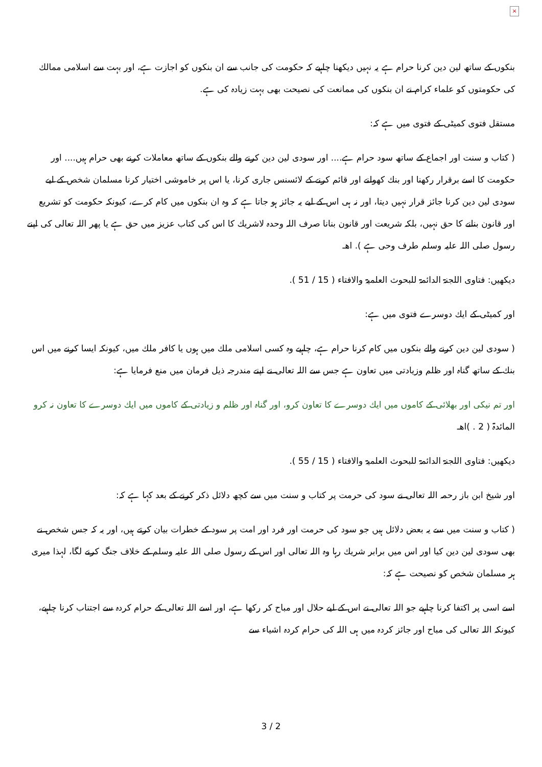×
بنكوں كے ساتھ لین دین كرنا حرام ہے یہ نہیں دیكھنا چاہیے كہ حكومت كی جانب سے ان بنكوں كو اجازت ہے، اور بہت سے اسلامی ممالك كی حكومتوں كو علماء كرام نے ان بنكوں كی ممانعت كی نصیحت بھی بہت زیادہ كی ہے.
مستقل فتوی كمیٹی كے فتوی میں ہے كہ:
( كتاب و سنت اور اجماع كے ساتھ سود حرام ہے.... اور سودی لین دین كرنے والے بنكوں كے ساتھ معاملات كرنے بھی حرام ہیں.... اور حكومت كا اسے برقرار ركھنا اور بنك كھولنے اور قائم كرنے كے لائسنس جاری كرنا، یا اس پر خاموشی اختیار كرنا مسلمان شخص كے لیے سودی لین دین كرنا جائز قرار نہیں دیتا، اور نہ ہی اس كے لیے یہ جائز ہو جاتا ہے كہ وہ ان بنكوں میں كام كرے، كیونكہ حكومت كو تشریع اور قانون بنانے كا حق نہیں، بلكہ شریعت اور قانون بنانا صرف اللہ وحدہ لاشریك كا اس كی كتاب عزیز میں حق ہے یا پھر اللہ تعالی كی اپنے رسول صلی اللہ علیہ وسلم طرف وحی ہے ). اھـ
دیكھیں: فتاوی اللجنۃ الدائمۃ للبحوث العلمیۃ والافتاء ( 15 / 51 ).
اور كمیٹی كے ایك دوسرے فتوی میں ہے:
( سودی لین دین كرنے والے بنكوں میں كام كرنا حرام ہے، چاہیے وہ كسی اسلامی ملك میں ہوں یا كافر ملك میں، كیونكہ ایسا كرنے میں اس بنك كے ساتھ گناہ اور ظلم وزیادتی میں تعاون ہے جس سے اللہ تعالی نے اپنے مندرجہ ذیل فرمان میں منع فرمایا ہے:
اور تم نیكی اور بھلائی كے كاموں میں ایك دوسرے كا تعاون كرو، اور گناہ اور ظلم و زیادتی كے كاموں میں ایك دوسرے كا تعاون نہ كرو المائدۃ ( 2 . )اھـ
دیكھیں: فتاوی اللجنۃ الدائمۃ للبحوث العلمیۃ والافتاء ( 15 / 55 ).
اور شیخ ابن باز رحمہ اللہ تعالی نے سود كی حرمت پر كتاب و سنت میں سے كچھ دلائل ذكر كرنے كے بعد كہا ہے كہ:
( كتاب و سنت میں سے یہ بعض دلائل ہیں جو سود كی حرمت اور فرد اور امت پر سود كے خطرات بیان كرتے ہیں، اور یہ كہ جس شخص نے بھی سودی لین دین كیا اور اس میں برابر شریك رہا وہ اللہ تعالی اور اس كے رسول صلی اللہ علیہ وسلم كے خلاف جنگ كرنے لگا، لہذا میری ہر مسلمان شخص كو نصیحت ہے كہ:
اسے اسی پر اكتفا كرنا چاہیے جو اللہ تعالی نے اس كے لیے حلال اور مباح كر ركھا ہے، اور اسے اللہ تعالی كے حرام كردہ سے اجتناب كرنا چاہیے، كیونكہ اللہ تعالی كی مباح اور جائز كردہ میں ہی اللہ كی حرام كردہ اشیاء سے
3 / 2